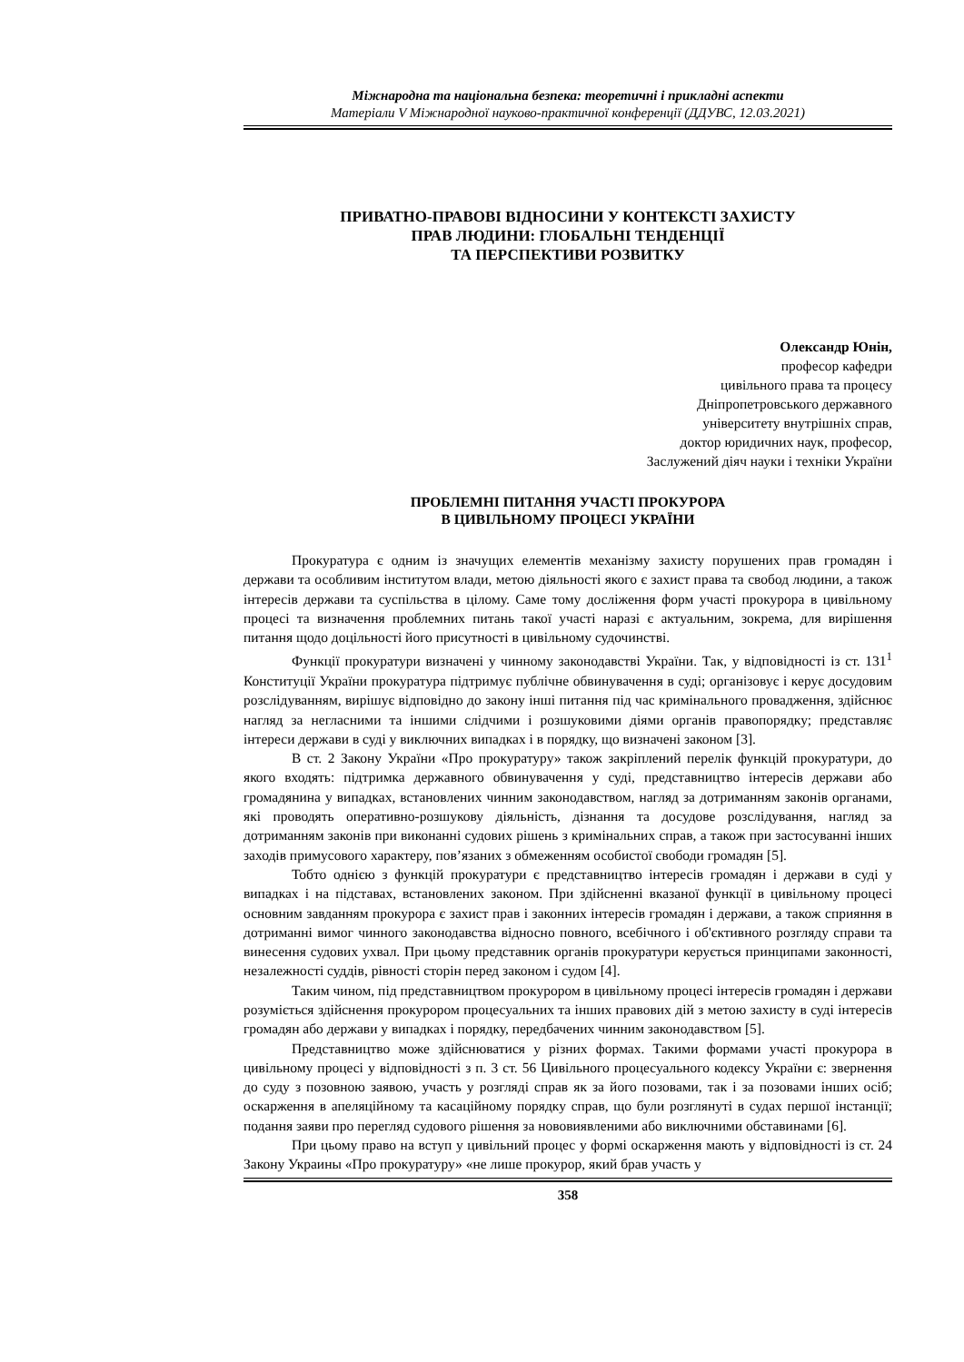Міжнародна та національна безпека: теоретичні і прикладні аспекти
Матеріали V Міжнародної науково-практичної конференції (ДДУВС, 12.03.2021)
ПРИВАТНО-ПРАВОВІ ВІДНОСИНИ У КОНТЕКСТІ ЗАХИСТУ
ПРАВ ЛЮДИНИ: ГЛОБАЛЬНІ ТЕНДЕНЦІЇ
ТА ПЕРСПЕКТИВИ РОЗВИТКУ
Олександр Юнін,
професор кафедри
цивільного права та процесу
Дніпропетровського державного
університету внутрішніх справ,
доктор юридичних наук, професор,
Заслужений діяч науки і техніки України
ПРОБЛЕМНІ ПИТАННЯ УЧАСТІ ПРОКУРОРА
В ЦИВІЛЬНОМУ ПРОЦЕСІ УКРАЇНИ
Прокуратура є одним із значущих елементів механізму захисту порушених прав громадян і держави та особливим інститутом влади, метою діяльності якого є захист права та свобод людини, а також інтересів держави та суспільства в цілому. Саме тому досліження форм участі прокурора в цивільному процесі та визначення проблемних питань такої участі наразі є актуальним, зокрема, для вирішення питання щодо доцільності його присутності в цивільному судочинстві.
Функції прокуратури визначені у чинному законодавстві України. Так, у відповідності із ст. 131<sup>1</sup> Конституції України прокуратура підтримує публічне обвинувачення в суді; організовує і керує досудовим розслідуванням, вирішує відповідно до закону інші питання під час кримінального провадження, здійснює нагляд за негласними та іншими слідчими і розшуковими діями органів правопорядку; представляє інтереси держави в суді у виключних випадках і в порядку, що визначені законом [3].
В ст. 2 Закону України «Про прокуратуру» також закріплений перелік функцій прокуратури, до якого входять: підтримка державного обвинувачення у суді, представництво інтересів держави або громадянина у випадках, встановлених чинним законодавством, нагляд за дотриманням законів органами, які проводять оперативно-розшукову діяльність, дізнання та досудове розслідування, нагляд за дотриманням законів при виконанні судових рішень з кримінальних справ, а також при застосуванні інших заходів примусового характеру, пов’язаних з обмеженням особистої свободи громадян [5].
Тобто однією з функцій прокуратури є представництво інтересів громадян і держави в суді у випадках і на підставах, встановлених законом. При здійсненні вказаної функції в цивільному процесі основним завданням прокурора є захист прав і законних інтересів громадян і держави, а також сприяння в дотриманні вимог чинного законодавства відносно повного, всебічного і об'єктивного розгляду справи та винесення судових ухвал. При цьому представник органів прокуратури керується принципами законності, незалежності суддів, рівності сторін перед законом і судом [4].
Таким чином, під представництвом прокурором в цивільному процесі інтересів громадян і держави розуміється здійснення прокурором процесуальних та інших правових дій з метою захисту в суді інтересів громадян або держави у випадках і порядку, передбачених чинним законодавством [5].
Представництво може здійснюватися у різних формах. Такими формами участі прокурора в цивільному процесі у відповідності з п. 3 ст. 56 Цивільного процесуального кодексу України є: звернення до суду з позовною заявою, участь у розгляді справ як за його позовами, так і за позовами інших осіб; оскарження в апеляційному та касаційному порядку справ, що були розглянуті в судах першої інстанції; подання заяви про перегляд судового рішення за нововиявленими або виключними обставинами [6].
При цьому право на вступ у цивільний процес у формі оскарження мають у відповідності із ст. 24 Закону Украины «Про прокуратуру» «не лише прокурор, який брав участь у
358